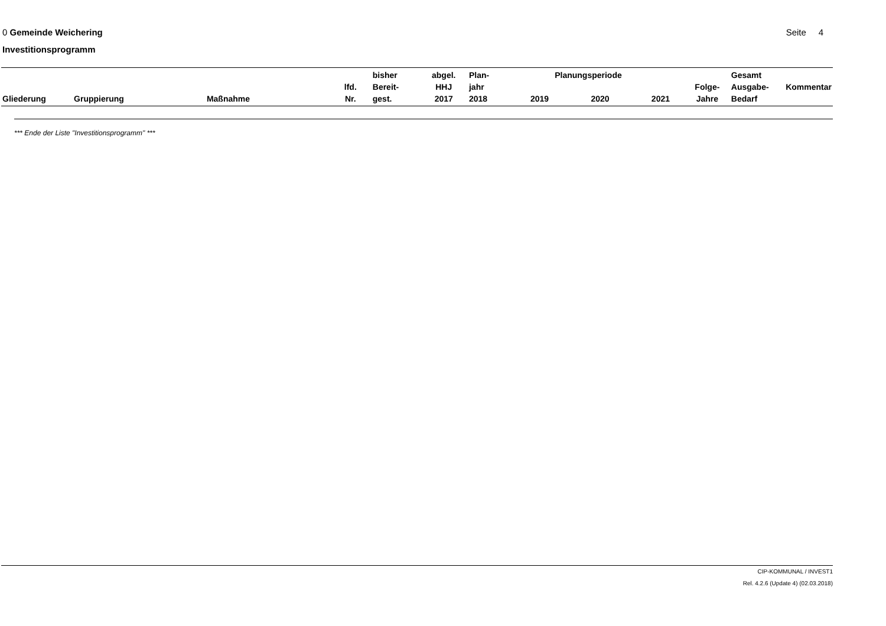0 Gemeinde Weichering Seite 4
Investitionsprogramm
| Gliederung | Gruppierung | Maßnahme | lfd. Nr. | bisher Bereit- gest. | abgel. HHJ 2017 | Plan- jahr 2018 | 2019 | Planungsperiode 2020 | 2021 | Folge- Jahre | Gesamt Ausgabe- Bedarf | Kommentar |
| --- | --- | --- | --- | --- | --- | --- | --- | --- | --- | --- | --- | --- |
*** Ende der Liste "Investitionsprogramm" ***
CIP-KOMMUNAL / INVEST1
Rel. 4.2.6 (Update 4) (02.03.2018)